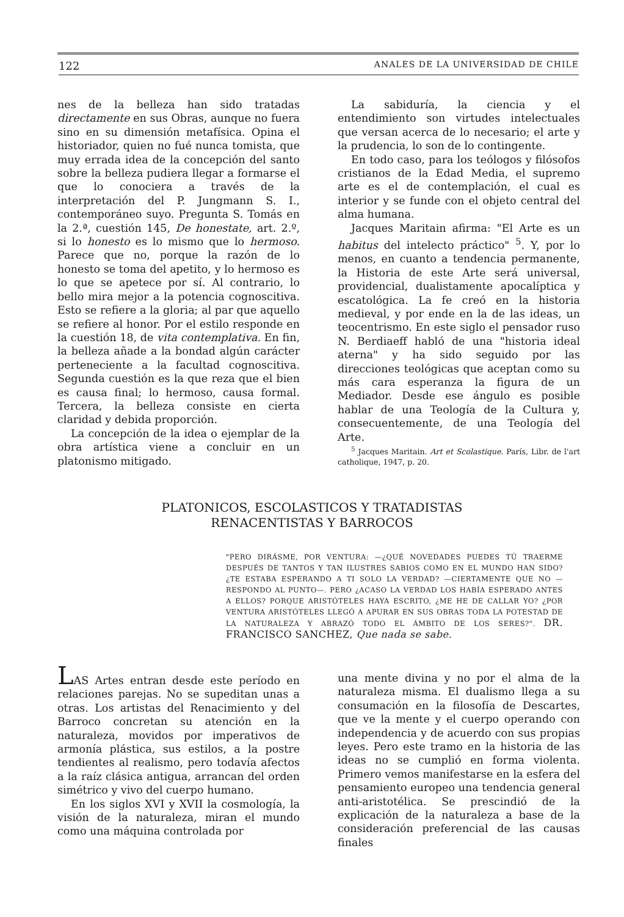122 ANALES DE LA UNIVERSIDAD DE CHILE
nes de la belleza han sido tratadas directamente en sus Obras, aunque no fuera sino en su dimensión metafísica. Opina el historiador, quien no fué nunca tomista, que muy errada idea de la concepción del santo sobre la belleza pudiera llegar a formarse el que lo conociera a través de la interpretación del P. Jungmann S. I., contemporáneo suyo. Pregunta S. Tomás en la 2.ª, cuestión 145, De honestate, art. 2.º, si lo honesto es lo mismo que lo hermoso. Parece que no, porque la razón de lo honesto se toma del apetito, y lo hermoso es lo que se apetece por sí. Al contrario, lo bello mira mejor a la potencia cognoscitiva. Esto se refiere a la gloria; al par que aquello se refiere al honor. Por el estilo responde en la cuestión 18, de vita contemplativa. En fin, la belleza añade a la bondad algún carácter perteneciente a la facultad cognoscitiva. Segunda cuestión es la que reza que el bien es causa final; lo hermoso, causa formal. Tercera, la belleza consiste en cierta claridad y debida proporción.
La concepción de la idea o ejemplar de la obra artística viene a concluir en un platonismo mitigado.
La sabiduría, la ciencia y el entendimiento son virtudes intelectuales que versan acerca de lo necesario; el arte y la prudencia, lo son de lo contingente.
En todo caso, para los teólogos y filósofos cristianos de la Edad Media, el supremo arte es el de contemplación, el cual es interior y se funde con el objeto central del alma humana.
Jacques Maritain afirma: "El Arte es un habitus del intelecto práctico" <sup>5</sup>. Y, por lo menos, en cuanto a tendencia permanente, la Historia de este Arte será universal, providencial, dualistamente apocalíptica y escatológica. La fe creó en la historia medieval, y por ende en la de las ideas, un teocentrismo. En este siglo el pensador ruso N. Berdiaeff habló de una "historia ideal aterna" y ha sido seguido por las direcciones teológicas que aceptan como su más cara esperanza la figura de un Mediador. Desde ese ángulo es posible hablar de una Teología de la Cultura y, consecuentemente, de una Teología del Arte.
<sup>5</sup> Jacques Maritain. Art et Scolastique. París, Libr. de l'art catholique, 1947, p. 20.
PLATONICOS, ESCOLASTICOS Y TRATADISTAS
RENACENTISTAS Y BARROCOS
"PERO DIRÁSME, POR VENTURA: —¿QUÉ NOVEDADES PUEDES TÚ TRAERME DESPUÉS DE TANTOS Y TAN ILUSTRES SABIOS COMO EN EL MUNDO HAN SIDO? ¿TE ESTABA ESPERANDO A TI SOLO LA VERDAD? —CIERTAMENTE QUE NO —RESPONDO AL PUNTO—. PERO ¿ACASO LA VERDAD LOS HABÍA ESPERADO ANTES A ELLOS? PORQUE ARISTÓTELES HAYA ESCRITO, ¿ME HE DE CALLAR YO? ¿POR VENTURA ARISTÓTELES LLEGÓ A APURAR EN SUS OBRAS TODA LA POTESTAD DE LA NATURALEZA Y ABRAZÓ TODO EL ÁMBITO DE LOS SERES?". DR. FRANCISCO SANCHEZ, Que nada se sabe.
LAS Artes entran desde este período en relaciones parejas. No se supeditan unas a otras. Los artistas del Renacimiento y del Barroco concretan su atención en la naturaleza, movidos por imperativos de armonía plástica, sus estilos, a la postre tendientes al realismo, pero todavía afectos a la raíz clásica antigua, arrancan del orden simétrico y vivo del cuerpo humano.
En los siglos XVI y XVII la cosmología, la visión de la naturaleza, miran el mundo como una máquina controlada por
una mente divina y no por el alma de la naturaleza misma. El dualismo llega a su consumación en la filosofía de Descartes, que ve la mente y el cuerpo operando con independencia y de acuerdo con sus propias leyes. Pero este tramo en la historia de las ideas no se cumplió en forma violenta. Primero vemos manifestarse en la esfera del pensamiento europeo una tendencia general anti-aristotélica. Se prescindió de la explicación de la naturaleza a base de la consideración preferencial de las causas finales